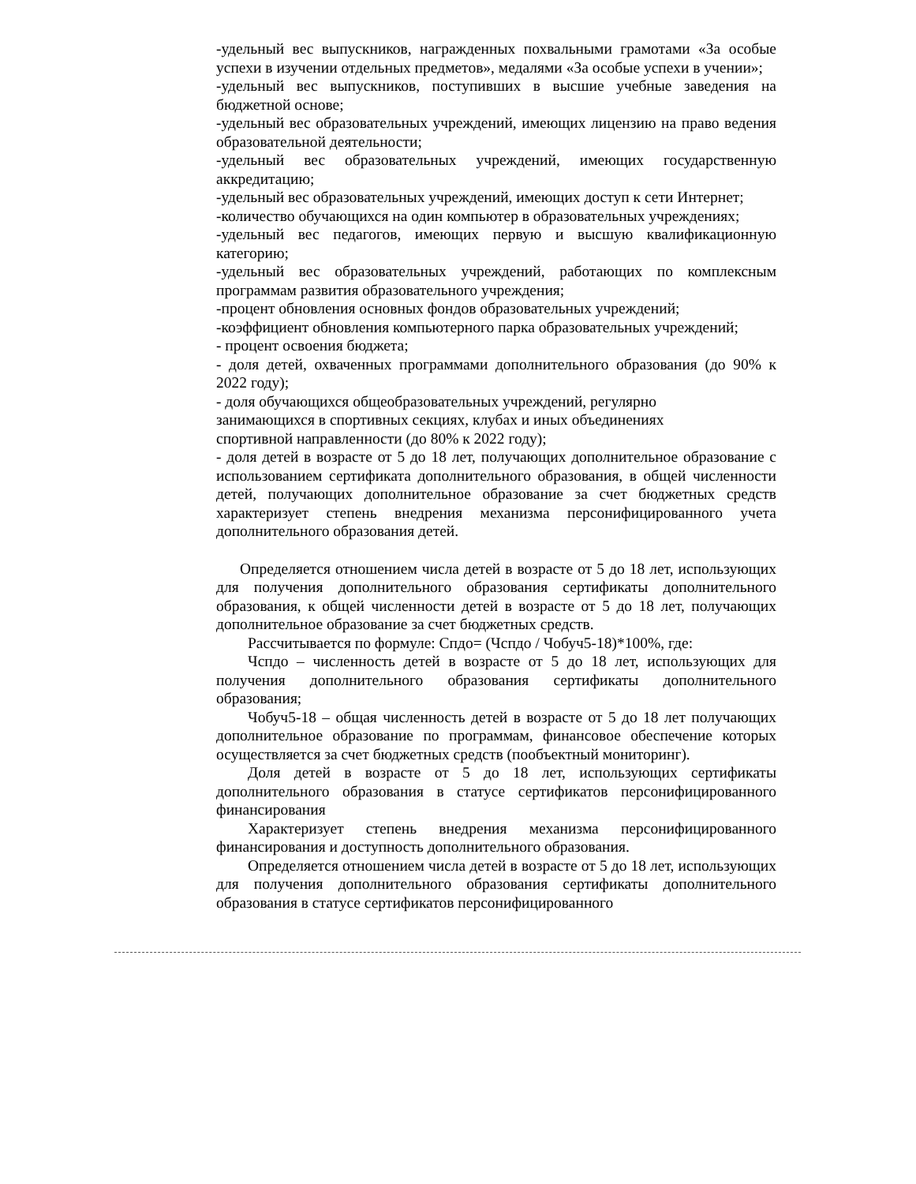-удельный вес выпускников, награжденных похвальными грамотами «За особые успехи в изучении отдельных предметов», медалями «За особые успехи в учении»;
-удельный вес выпускников, поступивших в высшие учебные заведения на бюджетной основе;
-удельный вес образовательных учреждений, имеющих лицензию на право ведения образовательной деятельности;
-удельный вес образовательных учреждений, имеющих государственную аккредитацию;
-удельный вес образовательных учреждений, имеющих доступ к сети Интернет;
-количество обучающихся на один компьютер в образовательных учреждениях;
-удельный вес педагогов, имеющих первую и высшую квалификационную категорию;
-удельный вес образовательных учреждений, работающих по комплексным программам развития образовательного учреждения;
-процент обновления основных фондов образовательных учреждений;
-коэффициент обновления компьютерного парка образовательных учреждений;
- процент освоения бюджета;
- доля детей, охваченных программами дополнительного образования (до 90% к 2022 году);
- доля обучающихся общеобразовательных учреждений, регулярно
занимающихся в спортивных секциях, клубах и иных объединениях
спортивной направленности (до 80% к 2022 году);
- доля детей в возрасте от 5 до 18 лет, получающих дополнительное образование с использованием сертификата дополнительного образования, в общей численности детей, получающих дополнительное образование за счет бюджетных средств характеризует степень внедрения механизма персонифицированного учета дополнительного образования детей.
Определяется отношением числа детей в возрасте от 5 до 18 лет, использующих для получения дополнительного образования сертификаты дополнительного образования, к общей численности детей в возрасте от 5 до 18 лет, получающих дополнительное образование за счет бюджетных средств.
Рассчитывается по формуле: Спдо= (Чспдо / Чобуч5-18)*100%, где:
Чспдо – численность детей в возрасте от 5 до 18 лет, использующих для получения дополнительного образования сертификаты дополнительного образования;
Чобуч5-18 – общая численность детей в возрасте от 5 до 18 лет получающих дополнительное образование по программам, финансовое обеспечение которых осуществляется за счет бюджетных средств (пообъектный мониторинг).
Доля детей в возрасте от 5 до 18 лет, использующих сертификаты дополнительного образования в статусе сертификатов персонифицированного финансирования
Характеризует степень внедрения механизма персонифицированного финансирования и доступность дополнительного образования.
Определяется отношением числа детей в возрасте от 5 до 18 лет, использующих для получения дополнительного образования сертификаты дополнительного образования в статусе сертификатов персонифицированного